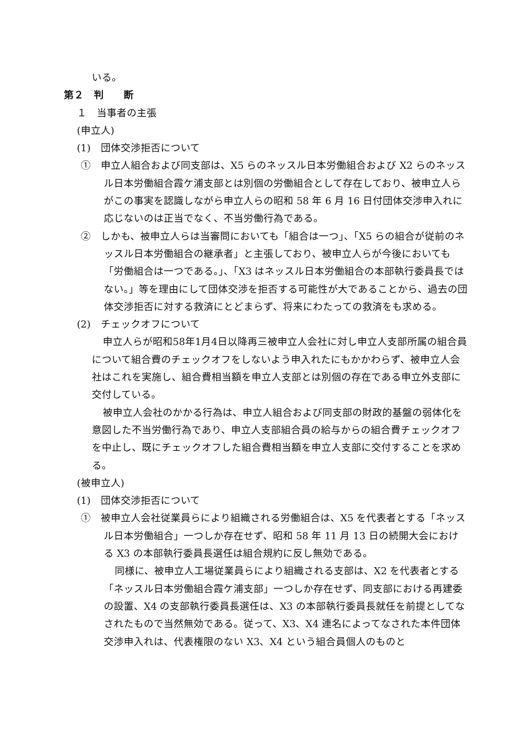いる。
第２　判　　断
１　当事者の主張
(申立人)
(1)　団体交渉拒否について
①　申立人組合および同支部は、X5 らのネッスル日本労働組合および X2 らのネッスル日本労働組合霞ケ浦支部とは別個の労働組合として存在しており、被申立人らがこの事実を認識しながら申立人らの昭和 58 年 6 月 16 日付団体交渉申入れに応じないのは正当でなく、不当労働行為である。
②　しかも、被申立人らは当審問においても「組合は一つ」、「X5 らの組合が従前のネッスル日本労働組合の継承者」と主張しており、被申立人らが今後においても「労働組合は一つである。」、「X3 はネッスル日本労働組合の本部執行委員長ではない。」等を理由にして団体交渉を拒否する可能性が大であることから、過去の団体交渉拒否に対する救済にとどまらず、将来にわたっての救済をも求める。
(2)　チェックオフについて
申立人らが昭和58年1月4日以降再三被申立人会社に対し申立人支部所属の組合員について組合費のチェックオフをしないよう申入れたにもかかわらず、被申立人会社はこれを実施し、組合費相当額を申立人支部とは別個の存在である申立外支部に交付している。
被申立人会社のかかる行為は、申立人組合および同支部の財政的基盤の弱体化を意図した不当労働行為であり、申立人支部組合員の給与からの組合費チェックオフを中止し、既にチェックオフした組合費相当額を申立人支部に交付することを求める。
(被申立人)
(1)　団体交渉拒否について
①　被申立人会社従業員らにより組織される労働組合は、X5 を代表者とする「ネッスル日本労働組合」一つしか存在せず、昭和 58 年 11 月 13 日の続開大会における X3 の本部執行委員長選任は組合規約に反し無効である。
同様に、被申立人工場従業員らにより組織される支部は、X2 を代表者とする「ネッスル日本労働組合霞ケ浦支部」一つしか存在せず、同支部における再建委の設置、X4 の支部執行委員長選任は、X3 の本部執行委員長就任を前提としてなされたもので当然無効である。従って、X3、X4 連名によってなされた本件団体交渉申入れは、代表権限のない X3、X4 という組合員個人のものと